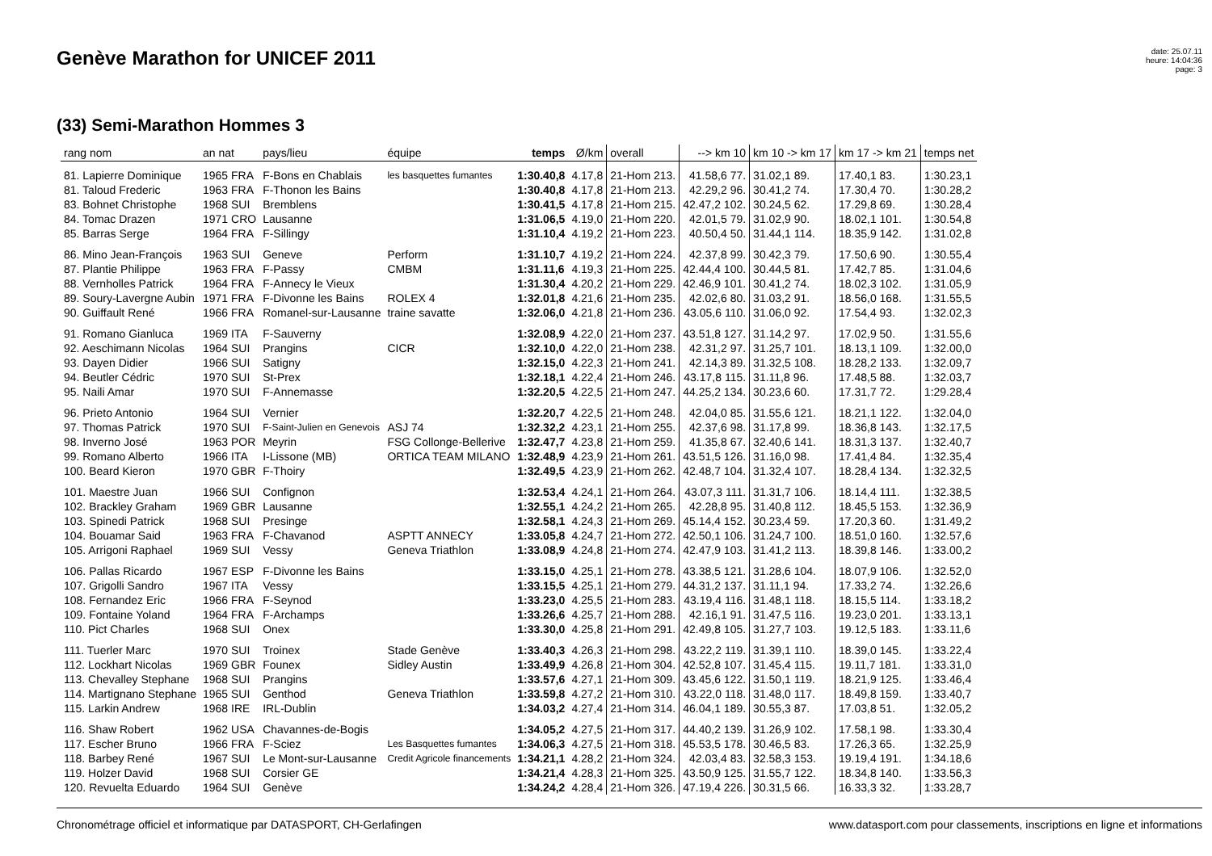Genève Marathon for UNICEF 2011
date: 25.07.11
heure: 14:04:36
page: 3
(33) Semi-Marathon Hommes 3
| rang nom | an nat | pays/lieu | équipe | temps | Ø/km | overall | --> km 10 | km 10 -> km 17 | km 17 -> km 21 | temps net |
| --- | --- | --- | --- | --- | --- | --- | --- | --- | --- | --- |
| 81. Lapierre Dominique | 1965 FRA | F-Bons en Chablais | les basquettes fumantes | 1:30.40,8 | 4.17,8 | 21-Hom 213. | 41.58,6 77. | 31.02,1 89. | 17.40,1 83. | 1:30.23,1 |
| 81. Taloud Frederic | 1963 FRA | F-Thonon les Bains | | 1:30.40,8 | 4.17,8 | 21-Hom 213. | 42.29,2 96. | 30.41,2 74. | 17.30,4 70. | 1:30.28,2 |
| 83. Bohnet Christophe | 1968 SUI | Bremblens | | 1:30.41,5 | 4.17,8 | 21-Hom 215. | 42.47,2 102. | 30.24,5 62. | 17.29,8 69. | 1:30.28,4 |
| 84. Tomac Drazen | 1971 CRO | Lausanne | | 1:31.06,5 | 4.19,0 | 21-Hom 220. | 42.01,5 79. | 31.02,9 90. | 18.02,1 101. | 1:30.54,8 |
| 85. Barras Serge | 1964 FRA | F-Sillingy | | 1:31.10,4 | 4.19,2 | 21-Hom 223. | 40.50,4 50. | 31.44,1 114. | 18.35,9 142. | 1:31.02,8 |
| 86. Mino Jean-François | 1963 SUI | Geneve | Perform | 1:31.10,7 | 4.19,2 | 21-Hom 224. | 42.37,8 99. | 30.42,3 79. | 17.50,6 90. | 1:30.55,4 |
| 87. Plantie Philippe | 1963 FRA | F-Passy | CMBM | 1:31.11,6 | 4.19,3 | 21-Hom 225. | 42.44,4 100. | 30.44,5 81. | 17.42,7 85. | 1:31.04,6 |
| 88. Vernholles Patrick | 1964 FRA | F-Annecy le Vieux | | 1:31.30,4 | 4.20,2 | 21-Hom 229. | 42.46,9 101. | 30.41,2 74. | 18.02,3 102. | 1:31.05,9 |
| 89. Soury-Lavergne Aubin | 1971 FRA | F-Divonne les Bains | ROLEX 4 | 1:32.01,8 | 4.21,6 | 21-Hom 235. | 42.02,6 80. | 31.03,2 91. | 18.56,0 168. | 1:31.55,5 |
| 90. Guiffault René | 1966 FRA | Romanel-sur-Lausanne | traine savatte | 1:32.06,0 | 4.21,8 | 21-Hom 236. | 43.05,6 110. | 31.06,0 92. | 17.54,4 93. | 1:32.02,3 |
| 91. Romano Gianluca | 1969 ITA | F-Sauverny | | 1:32.08,9 | 4.22,0 | 21-Hom 237. | 43.51,8 127. | 31.14,2 97. | 17.02,9 50. | 1:31.55,6 |
| 92. Aeschimann Nicolas | 1964 SUI | Prangins | CICR | 1:32.10,0 | 4.22,0 | 21-Hom 238. | 42.31,2 97. | 31.25,7 101. | 18.13,1 109. | 1:32.00,0 |
| 93. Dayen Didier | 1966 SUI | Satigny | | 1:32.15,0 | 4.22,3 | 21-Hom 241. | 42.14,3 89. | 31.32,5 108. | 18.28,2 133. | 1:32.09,7 |
| 94. Beutler Cédric | 1970 SUI | St-Prex | | 1:32.18,1 | 4.22,4 | 21-Hom 246. | 43.17,8 115. | 31.11,8 96. | 17.48,5 88. | 1:32.03,7 |
| 95. Naili Amar | 1970 SUI | F-Annemasse | | 1:32.20,5 | 4.22,5 | 21-Hom 247. | 44.25,2 134. | 30.23,6 60. | 17.31,7 72. | 1:29.28,4 |
| 96. Prieto Antonio | 1964 SUI | Vernier | | 1:32.20,7 | 4.22,5 | 21-Hom 248. | 42.04,0 85. | 31.55,6 121. | 18.21,1 122. | 1:32.04,0 |
| 97. Thomas Patrick | 1970 SUI | F-Saint-Julien en Genevois | ASJ 74 | 1:32.32,2 | 4.23,1 | 21-Hom 255. | 42.37,6 98. | 31.17,8 99. | 18.36,8 143. | 1:32.17,5 |
| 98. Inverno José | 1963 POR | Meyrin | FSG Collonge-Bellerive | 1:32.47,7 | 4.23,8 | 21-Hom 259. | 41.35,8 67. | 32.40,6 141. | 18.31,3 137. | 1:32.40,7 |
| 99. Romano Alberto | 1966 ITA | I-Lissone (MB) | ORTICA TEAM MILANO | 1:32.48,9 | 4.23,9 | 21-Hom 261. | 43.51,5 126. | 31.16,0 98. | 17.41,4 84. | 1:32.35,4 |
| 100. Beard Kieron | 1970 GBR | F-Thoiry | | 1:32.49,5 | 4.23,9 | 21-Hom 262. | 42.48,7 104. | 31.32,4 107. | 18.28,4 134. | 1:32.32,5 |
| 101. Maestre Juan | 1966 SUI | Confignon | | 1:32.53,4 | 4.24,1 | 21-Hom 264. | 43.07,3 111. | 31.31,7 106. | 18.14,4 111. | 1:32.38,5 |
| 102. Brackley Graham | 1969 GBR | Lausanne | | 1:32.55,1 | 4.24,2 | 21-Hom 265. | 42.28,8 95. | 31.40,8 112. | 18.45,5 153. | 1:32.36,9 |
| 103. Spinedi Patrick | 1968 SUI | Presinge | | 1:32.58,1 | 4.24,3 | 21-Hom 269. | 45.14,4 152. | 30.23,4 59. | 17.20,3 60. | 1:31.49,2 |
| 104. Bouamar Said | 1963 FRA | F-Chavanod | ASPTT ANNECY | 1:33.05,8 | 4.24,7 | 21-Hom 272. | 42.50,1 106. | 31.24,7 100. | 18.51,0 160. | 1:32.57,6 |
| 105. Arrigoni Raphael | 1969 SUI | Vessy | Geneva Triathlon | 1:33.08,9 | 4.24,8 | 21-Hom 274. | 42.47,9 103. | 31.41,2 113. | 18.39,8 146. | 1:33.00,2 |
| 106. Pallas Ricardo | 1967 ESP | F-Divonne les Bains | | 1:33.15,0 | 4.25,1 | 21-Hom 278. | 43.38,5 121. | 31.28,6 104. | 18.07,9 106. | 1:32.52,0 |
| 107. Grigolli Sandro | 1967 ITA | Vessy | | 1:33.15,5 | 4.25,1 | 21-Hom 279. | 44.31,2 137. | 31.11,1 94. | 17.33,2 74. | 1:32.26,6 |
| 108. Fernandez Eric | 1966 FRA | F-Seynod | | 1:33.23,0 | 4.25,5 | 21-Hom 283. | 43.19,4 116. | 31.48,1 118. | 18.15,5 114. | 1:33.18,2 |
| 109. Fontaine Yoland | 1964 FRA | F-Archamps | | 1:33.26,6 | 4.25,7 | 21-Hom 288. | 42.16,1 91. | 31.47,5 116. | 19.23,0 201. | 1:33.13,1 |
| 110. Pict Charles | 1968 SUI | Onex | | 1:33.30,0 | 4.25,8 | 21-Hom 291. | 42.49,8 105. | 31.27,7 103. | 19.12,5 183. | 1:33.11,6 |
| 111. Tuerler Marc | 1970 SUI | Troinex | Stade Genève | 1:33.40,3 | 4.26,3 | 21-Hom 298. | 43.22,2 119. | 31.39,1 110. | 18.39,0 145. | 1:33.22,4 |
| 112. Lockhart Nicolas | 1969 GBR | Founex | Sidley Austin | 1:33.49,9 | 4.26,8 | 21-Hom 304. | 42.52,8 107. | 31.45,4 115. | 19.11,7 181. | 1:33.31,0 |
| 113. Chevalley Stephane | 1968 SUI | Prangins | | 1:33.57,6 | 4.27,1 | 21-Hom 309. | 43.45,6 122. | 31.50,1 119. | 18.21,9 125. | 1:33.46,4 |
| 114. Martignano Stephane | 1965 SUI | Genthod | Geneva Triathlon | 1:33.59,8 | 4.27,2 | 21-Hom 310. | 43.22,0 118. | 31.48,0 117. | 18.49,8 159. | 1:33.40,7 |
| 115. Larkin Andrew | 1968 IRE | IRL-Dublin | | 1:34.03,2 | 4.27,4 | 21-Hom 314. | 46.04,1 189. | 30.55,3 87. | 17.03,8 51. | 1:32.05,2 |
| 116. Shaw Robert | 1962 USA | Chavannes-de-Bogis | | 1:34.05,2 | 4.27,5 | 21-Hom 317. | 44.40,2 139. | 31.26,9 102. | 17.58,1 98. | 1:33.30,4 |
| 117. Escher Bruno | 1966 FRA | F-Sciez | Les Basquettes fumantes | 1:34.06,3 | 4.27,5 | 21-Hom 318. | 45.53,5 178. | 30.46,5 83. | 17.26,3 65. | 1:32.25,9 |
| 118. Barbey René | 1967 SUI | Le Mont-sur-Lausanne | Credit Agricole financements | 1:34.21,1 | 4.28,2 | 21-Hom 324. | 42.03,4 83. | 32.58,3 153. | 19.19,4 191. | 1:34.18,6 |
| 119. Holzer David | 1968 SUI | Corsier GE | | 1:34.21,4 | 4.28,3 | 21-Hom 325. | 43.50,9 125. | 31.55,7 122. | 18.34,8 140. | 1:33.56,3 |
| 120. Revuelta Eduardo | 1964 SUI | Genève | | 1:34.24,2 | 4.28,4 | 21-Hom 326. | 47.19,4 226. | 30.31,5 66. | 16.33,3 32. | 1:33.28,7 |
Chronométrage officiel et informatique par DATASPORT, CH-Gerlafingen www.datasport.com pour classements, inscriptions en ligne et informations